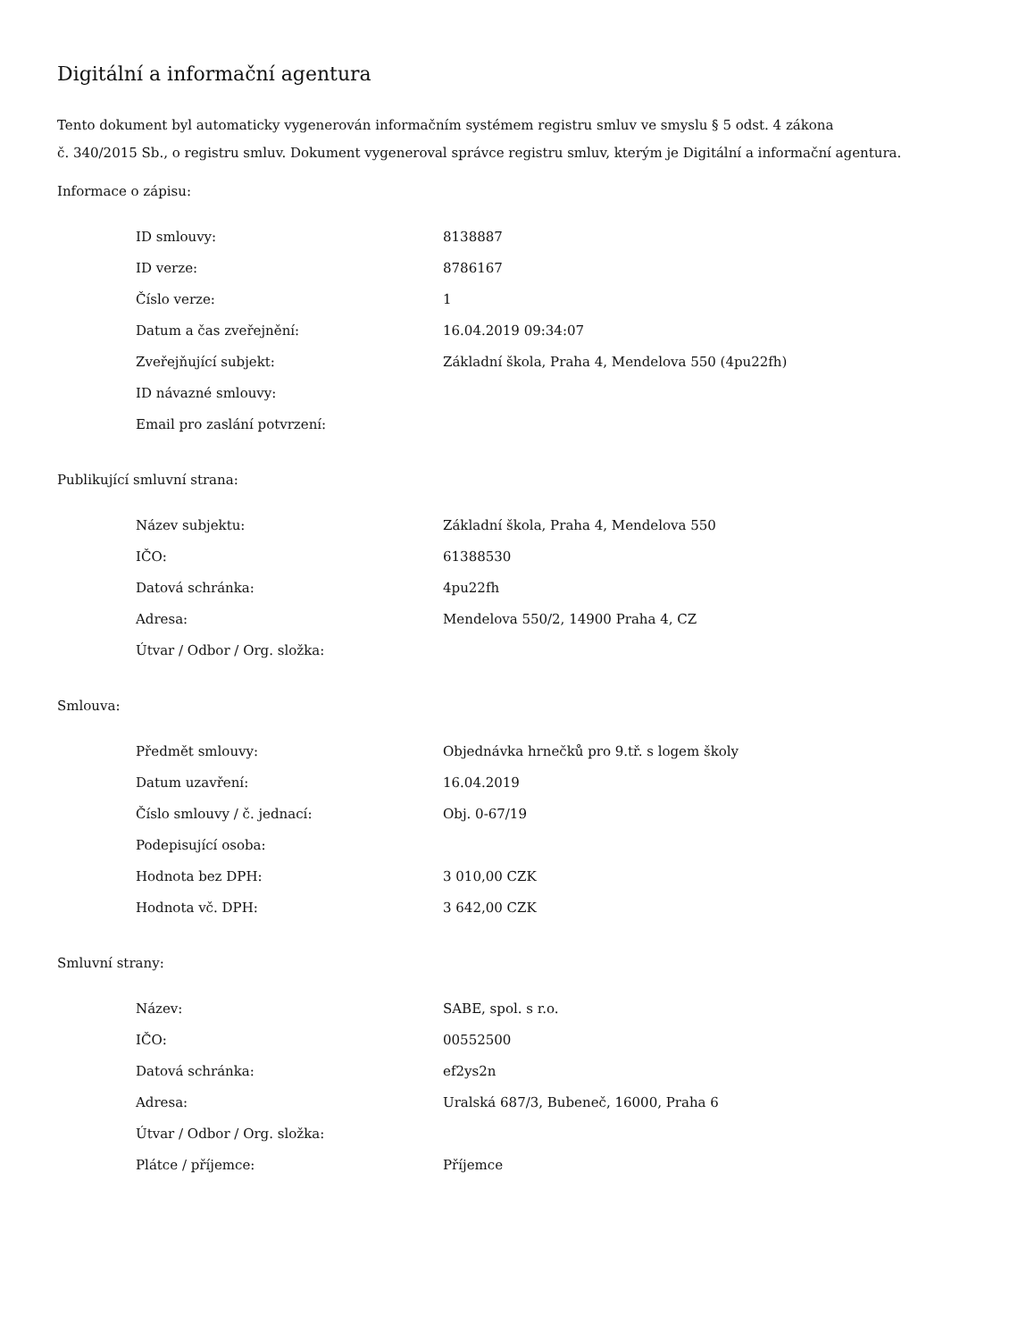Digitální a informační agentura
Tento dokument byl automaticky vygenerován informačním systémem registru smluv ve smyslu § 5 odst. 4 zákona
č. 340/2015 Sb., o registru smluv. Dokument vygeneroval správce registru smluv, kterým je Digitální a informační agentura.
Informace o zápisu:
| ID smlouvy: | 8138887 |
| ID verze: | 8786167 |
| Číslo verze: | 1 |
| Datum a čas zveřejnění: | 16.04.2019 09:34:07 |
| Zveřejňující subjekt: | Základní škola, Praha 4, Mendelova 550 (4pu22fh) |
| ID návazné smlouvy: | |
| Email pro zaslání potvrzení: | |
Publikující smluvní strana:
| Název subjektu: | Základní škola, Praha 4, Mendelova 550 |
| IČO: | 61388530 |
| Datová schránka: | 4pu22fh |
| Adresa: | Mendelova 550/2, 14900 Praha 4, CZ |
| Útvar / Odbor / Org. složka: | |
Smlouva:
| Předmět smlouvy: | Objednávka hrnečků pro 9.tř. s logem školy |
| Datum uzavření: | 16.04.2019 |
| Číslo smlouvy / č. jednací: | Obj. 0-67/19 |
| Podepisující osoba: | |
| Hodnota bez DPH: | 3 010,00 CZK |
| Hodnota vč. DPH: | 3 642,00 CZK |
Smluvní strany:
| Název: | SABE, spol. s r.o. |
| IČO: | 00552500 |
| Datová schránka: | ef2ys2n |
| Adresa: | Uralská 687/3, Bubeneč, 16000, Praha 6 |
| Útvar / Odbor / Org. složka: | |
| Plátce / příjemce: | Příjemce |